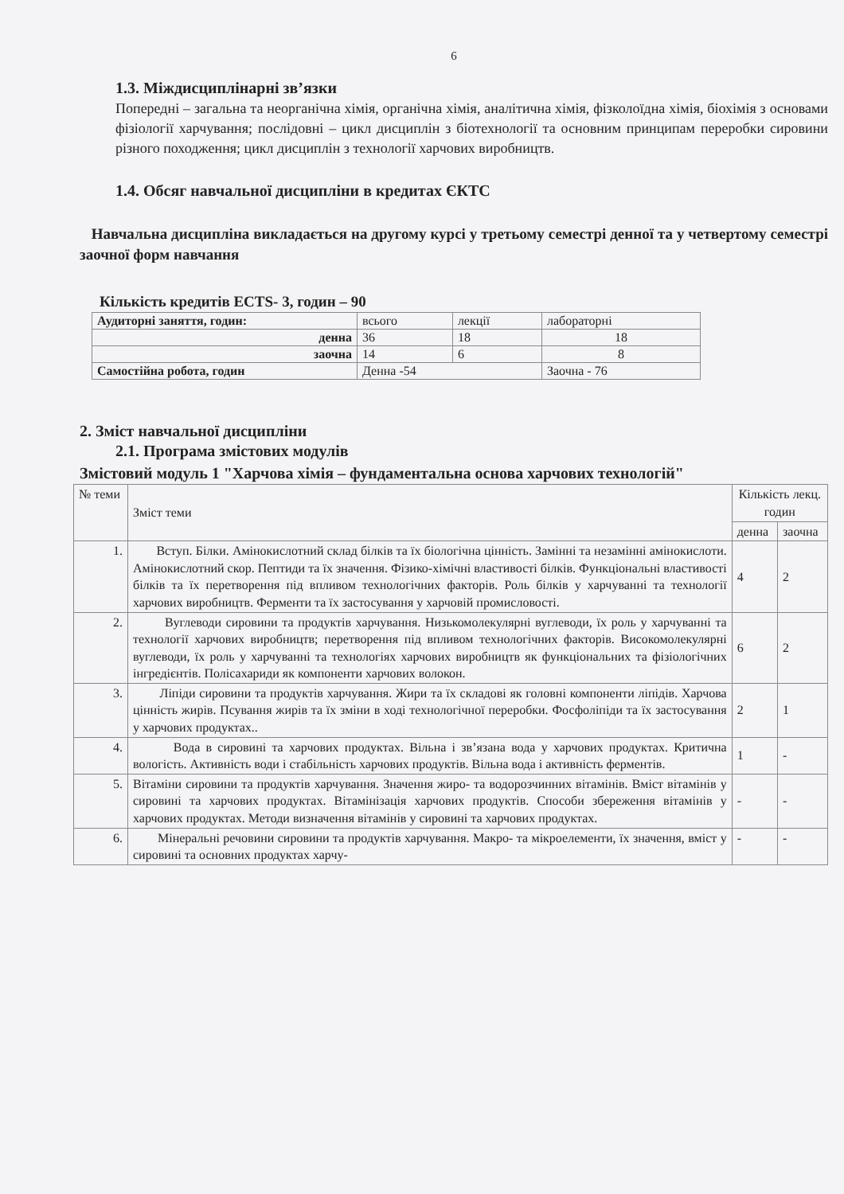6
1.3. Міждисциплінарні зв’язки
Попередні – загальна та неорганічна хімія, органічна хімія, аналітична хімія, фізколоїдна хімія, біохімія з основами фізіології харчування; послідовні – цикл дисциплін з біотехнології та основним принципам переробки сировини різного походження; цикл дисциплін з технології харчових виробництв.
1.4. Обсяг навчальної дисципліни в кредитах ЄКТС
Навчальна дисципліна викладається на другому курсі у третьому семестрі денної та у четвертому семестрі заочної форм навчання
Кількість кредитів ECTS- 3, годин – 90
| Аудиторні заняття, годин: | всього | лекції | лабораторні |
| денна | 36 | 18 | 18 |
| заочна | 14 | 6 | 8 |
| Самостійна робота, годин | Денна -54 | | Заочна - 76 |
2. Зміст навчальної дисципліни
2.1. Програма змістових модулів
Змістовий модуль 1 "Харчова хімія – фундаментальна основа харчових технологій"
| № теми | Зміст теми | Кількість лекц. годин | |
| | | денна | заочна |
| 1. | Вступ. Білки. Амінокислотний склад білків та їх біологічна цінність. Замінні та незамінні амінокислоти. Амінокислотний скор. Пептиди та їх значення. Фізико-хімічні властивості білків. Функціональні властивості білків та їх перетворення під впливом технологічних факторів. Роль білків у харчуванні та технології харчових виробництв. Ферменти та їх застосування у харчовій промисловості. | 4 | 2 |
| 2. | Вуглеводи сировини та продуктів харчування. Низькомолекулярні вуглеводи, їх роль у харчуванні та технології харчових виробництв; перетворення під впливом технологічних факторів. Високомолекулярні вуглеводи, їх роль у харчуванні та технологіях харчових виробництв як функціональних та фізіологічних інгредієнтів. Полісахариди як компоненти харчових волокон. | 6 | 2 |
| 3. | Ліпіди сировини та продуктів харчування. Жири та їх складові як головні компоненти ліпідів. Харчова цінність жирів. Псування жирів та їх зміни в ході технологічної переробки. Фосфоліпіди та їх застосування у харчових продуктах.. | 2 | 1 |
| 4. | Вода в сировині та харчових продуктах. Вільна і зв’язана вода у харчових продуктах. Критична вологість. Активність води і стабільність харчових продуктів. Вільна вода і активність ферментів. | 1 | - |
| 5. | Вітаміни сировини та продуктів харчування. Значення жиро- та водорозчинних вітамінів. Вміст вітамінів у сировині та харчових продуктах. Вітамінізація харчових продуктів. Способи збереження вітамінів у харчових продуктах. Методи визначення вітамінів у сировині та харчових продуктах. | - | - |
| 6. | Мінеральні речовини сировини та продуктів харчування. Макро- та мікроелементи, їх значення, вміст у сировині та основних продуктах харчу- | - | - |